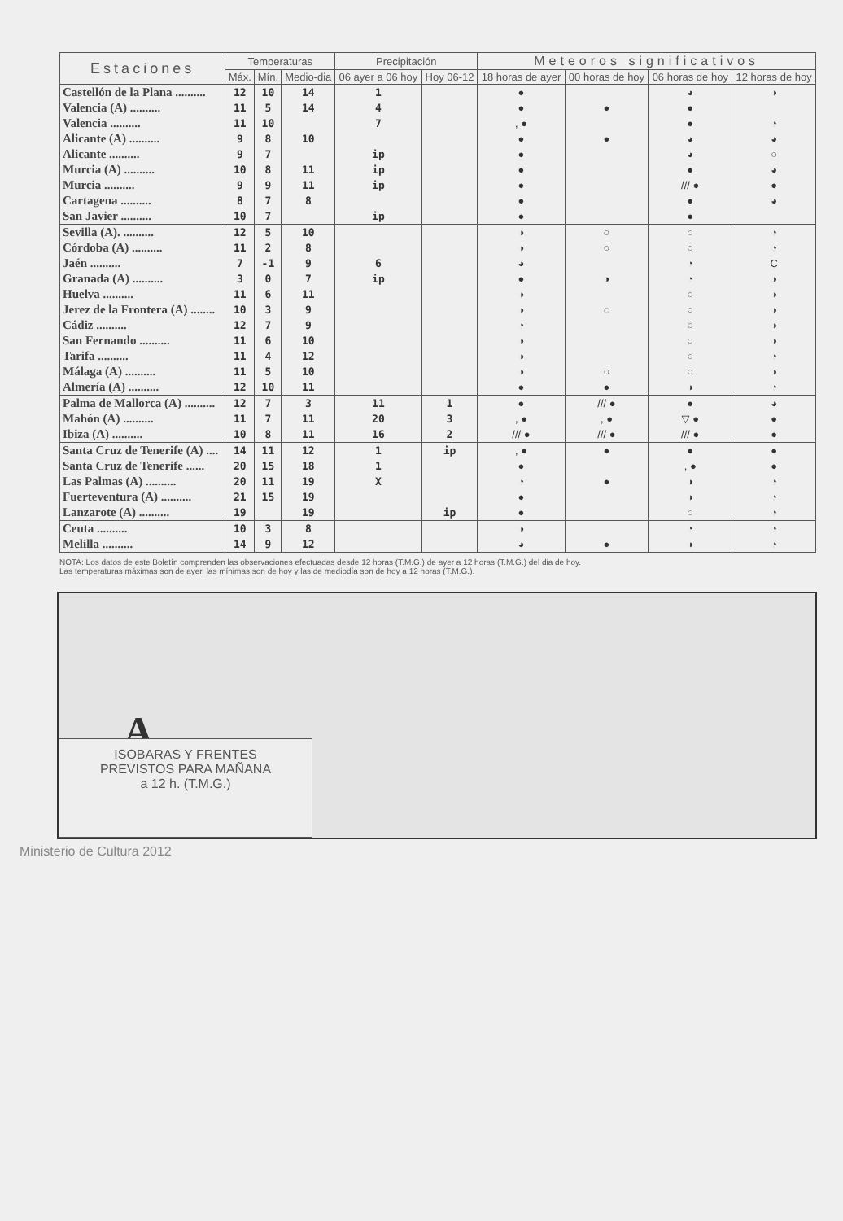| Estaciones | Temperaturas | | | Precipitación | | Meteoros significativos | | | |
| --- | --- | --- | --- | --- | --- | --- | --- | --- | --- |
| | Máx. | Mín. | Medio-dia | 06 ayer a 06 hoy | Hoy 06-12 | 18 horas de ayer | 00 horas de hoy | 06 horas de hoy | 12 horas de hoy |
| Castellón de la Plana .......... | 12 | 10 | 14 | 1 | | ● | | ◕ | ◑ |
| Valencia (A) .......... | 11 | 5 | 14 | 4 | | ● | ● | ● | |
| Valencia .......... | 11 | 10 | | 7 | | , ● | | ● | ◔ |
| Alicante (A) .......... | 9 | 8 | 10 | | | ● | ● | ◕ | ◕ |
| Alicante .......... | 9 | 7 | | ip | | ● | | ◕ | ○ |
| Murcia (A) .......... | 10 | 8 | 11 | ip | | ● | | ● | ◕ |
| Murcia .......... | 9 | 9 | 11 | ip | | ● | | /// ● | ● |
| Cartagena .......... | 8 | 7 | 8 | | | ● | | ● | ◕ |
| San Javier .......... | 10 | 7 | | ip | | ● | | ● | |
| Sevilla (A). .......... | 12 | 5 | 10 | | | ◑ | ○ | ○ | ◔ |
| Córdoba (A) .......... | 11 | 2 | 8 | | | ◑ | ○ | ○ | ◔ |
| Jaén .......... | 7 | -1 | 9 | 6 | | ◕ | | ◔ | C |
| Granada (A) .......... | 3 | 0 | 7 | ip | | ● | ◑ | ◔ | ◑ |
| Huelva .......... | 11 | 6 | 11 | | | ◑ | | ○ | ◑ |
| Jerez de la Frontera (A) ........ | 10 | 3 | 9 | | | ◑ | ◌ | ○ | ◑ |
| Cádiz .......... | 12 | 7 | 9 | | | ◔ | | ○ | ◑ |
| San Fernando .......... | 11 | 6 | 10 | | | ◑ | | ○ | ◑ |
| Tarifa .......... | 11 | 4 | 12 | | | ◑ | | ○ | ◔ |
| Málaga (A) .......... | 11 | 5 | 10 | | | ◑ | ○ | ○ | ◑ |
| Almería (A) .......... | 12 | 10 | 11 | | | ● | ● | ◑ | ◔ |
| Palma de Mallorca (A) .......... | 12 | 7 | 3 | 11 | 1 | ● | /// ● | ● | ◕ |
| Mahón (A) .......... | 11 | 7 | 11 | 20 | 3 | , ● | , ● | ▽ ● | ● |
| Ibiza (A) .......... | 10 | 8 | 11 | 16 | 2 | /// ● | /// ● | /// ● | ● |
| Santa Cruz de Tenerife (A) .... | 14 | 11 | 12 | 1 | ip | , ● | ● | ● | ● |
| Santa Cruz de Tenerife ...... | 20 | 15 | 18 | 1 | | ● | | , ● | ● |
| Las Palmas (A) .......... | 20 | 11 | 19 | X | | ◔ | ● | ◑ | ◔ |
| Fuerteventura (A) .......... | 21 | 15 | 19 | | | ● | | ◑ | ◔ |
| Lanzarote (A) .......... | 19 | | 19 | | ip | ● | | ○ | ◔ |
| Ceuta .......... | 10 | 3 | 8 | | | ◑ | | ◔ | ◔ |
| Melilla .......... | 14 | 9 | 12 | | | ◕ | ● | ◑ | ◔ |
NOTA: Los datos de este Boletín comprenden las observaciones efectuadas desde 12 horas (T.M.G.) de ayer a 12 horas (T.M.G.) del dia de hoy.
Las temperaturas máximas son de ayer, las mínimas son de hoy y las de mediodía son de hoy a 12 horas (T.M.G.).
A
ISOBARAS Y FRENTES
PREVISTOS PARA MAÑANA
a 12 h. (T.M.G.)
Ministerio de Cultura 2012